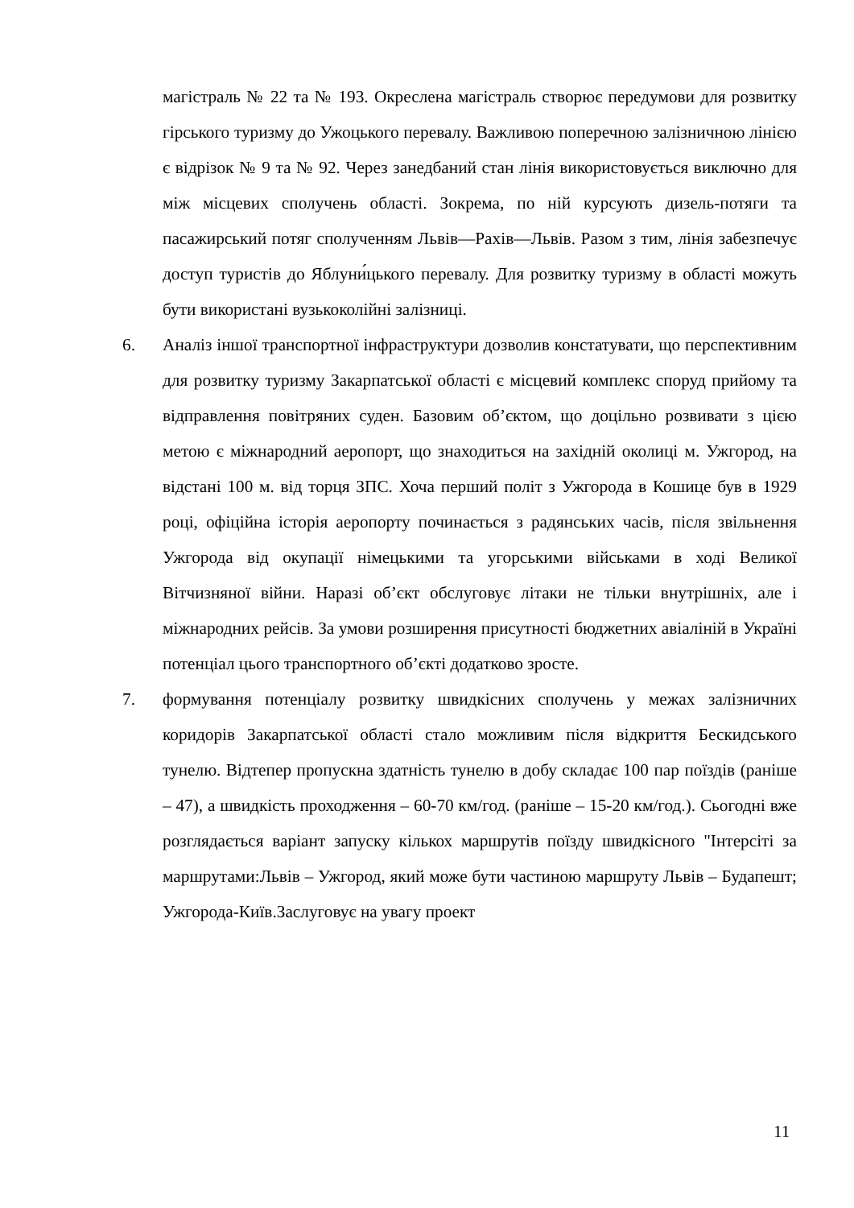магістраль № 22 та № 193. Окреслена магістраль створює передумови для розвитку гірського туризму до Ужоцького перевалу. Важливою поперечною залізничною лінією є відрізок № 9 та № 92. Через занедбаний стан лінія використовується виключно для між місцевих сполучень області. Зокрема, по ній курсують дизель-потяги та пасажирський потяг сполученням Львів—Рахів—Львів. Разом з тим, лінія забезпечує доступ туристів до Яблуни́цького перевалу. Для розвитку туризму в області можуть бути використані вузькоколійні залізниці.
6. Аналіз іншої транспортної інфраструктури дозволив констатувати, що перспективним для розвитку туризму Закарпатської області є місцевий комплекс споруд прийому та відправлення повітряних суден. Базовим об’єктом, що доцільно розвивати з цією метою є міжнародний аеропорт, що знаходиться на західній околиці м. Ужгород, на відстані 100 м. від торця ЗПС. Хоча перший політ з Ужгорода в Кошице був в 1929 році, офіційна історія аеропорту починається з радянських часів, після звільнення Ужгорода від окупації німецькими та угорськими військами в ході Великої Вітчизняної війни. Наразі об’єкт обслуговує літаки не тільки внутрішніх, але і міжнародних рейсів. За умови розширення присутності бюджетних авіаліній в Україні потенціал цього транспортного об’єкті додатково зросте.
7. формування потенціалу розвитку швидкісних сполучень у межах залізничних коридорів Закарпатської області стало можливим після відкриття Бескидського тунелю. Відтепер пропускна здатність тунелю в добу складає 100 пар поїздів (раніше – 47), а швидкість проходження – 60-70 км/год. (раніше – 15-20 км/год.). Сьогодні вже розглядається варіант запуску кількох маршрутів поїзду швидкісного "Інтерсіті за маршрутами:Львів – Ужгород, який може бути частиною маршруту Львів – Будапешт; Ужгорода-Київ.Заслуговує на увагу проект
11